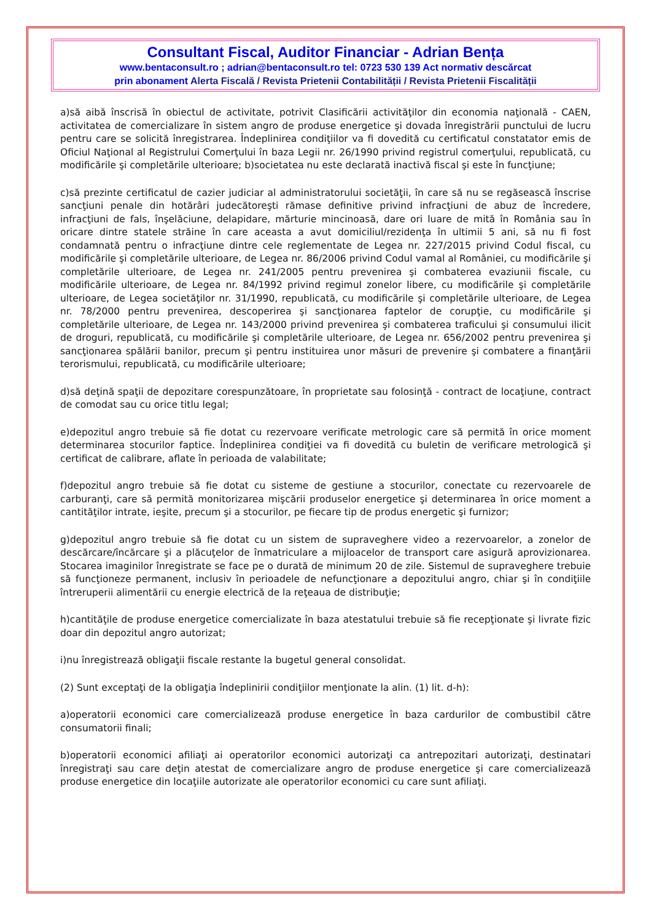Consultant Fiscal, Auditor Financiar - Adrian Bența
www.bentaconsult.ro ; adrian@bentaconsult.ro tel: 0723 530 139 Act normativ descărcat
prin abonament Alerta Fiscală / Revista Prietenii Contabilității / Revista Prietenii Fiscalității
a)să aibă înscrisă în obiectul de activitate, potrivit Clasificării activităţilor din economia naţională - CAEN, activitatea de comercializare în sistem angro de produse energetice şi dovada înregistrării punctului de lucru pentru care se solicită înregistrarea. Îndeplinirea condiţiilor va fi dovedită cu certificatul constatator emis de Oficiul Naţional al Registrului Comerţului în baza Legii nr. 26/1990 privind registrul comerţului, republicată, cu modificările şi completările ulterioare; b)societatea nu este declarată inactivă fiscal şi este în funcţiune;
c)să prezinte certificatul de cazier judiciar al administratorului societăţii, în care să nu se regăsească înscrise sancţiuni penale din hotărâri judecătoreşti rămase definitive privind infracţiuni de abuz de încredere, infracţiuni de fals, înşelăciune, delapidare, mărturie mincinoasă, dare ori luare de mită în România sau în oricare dintre statele străine în care aceasta a avut domiciliul/rezidenţa în ultimii 5 ani, să nu fi fost condamnată pentru o infracţiune dintre cele reglementate de Legea nr. 227/2015 privind Codul fiscal, cu modificările şi completările ulterioare, de Legea nr. 86/2006 privind Codul vamal al României, cu modificările şi completările ulterioare, de Legea nr. 241/2005 pentru prevenirea şi combaterea evaziunii fiscale, cu modificările ulterioare, de Legea nr. 84/1992 privind regimul zonelor libere, cu modificările şi completările ulterioare, de Legea societăţilor nr. 31/1990, republicată, cu modificările şi completările ulterioare, de Legea nr. 78/2000 pentru prevenirea, descoperirea şi sancţionarea faptelor de corupţie, cu modificările şi completările ulterioare, de Legea nr. 143/2000 privind prevenirea şi combaterea traficului şi consumului ilicit de droguri, republicată, cu modificările şi completările ulterioare, de Legea nr. 656/2002 pentru prevenirea şi sancţionarea spălării banilor, precum şi pentru instituirea unor măsuri de prevenire şi combatere a finanţării terorismului, republicată, cu modificările ulterioare;
d)să deţină spaţii de depozitare corespunzătoare, în proprietate sau folosinţă - contract de locaţiune, contract de comodat sau cu orice titlu legal;
e)depozitul angro trebuie să fie dotat cu rezervoare verificate metrologic care să permită în orice moment determinarea stocurilor faptice. Îndeplinirea condiţiei va fi dovedită cu buletin de verificare metrologică şi certificat de calibrare, aflate în perioada de valabilitate;
f)depozitul angro trebuie să fie dotat cu sisteme de gestiune a stocurilor, conectate cu rezervoarele de carburanţi, care să permită monitorizarea mişcării produselor energetice şi determinarea în orice moment a cantităţilor intrate, ieşite, precum şi a stocurilor, pe fiecare tip de produs energetic şi furnizor;
g)depozitul angro trebuie să fie dotat cu un sistem de supraveghere video a rezervoarelor, a zonelor de descărcare/încărcare şi a plăcuţelor de înmatriculare a mijloacelor de transport care asigură aprovizionarea. Stocarea imaginilor înregistrate se face pe o durată de minimum 20 de zile. Sistemul de supraveghere trebuie să funcţioneze permanent, inclusiv în perioadele de nefuncţionare a depozitului angro, chiar şi în condiţiile întreruperii alimentării cu energie electrică de la reţeaua de distribuţie;
h)cantităţile de produse energetice comercializate în baza atestatului trebuie să fie recepţionate şi livrate fizic doar din depozitul angro autorizat;
i)nu înregistrează obligaţii fiscale restante la bugetul general consolidat.
(2) Sunt exceptaţi de la obligaţia îndeplinirii condiţiilor menţionate la alin. (1) lit. d-h):
a)operatorii economici care comercializează produse energetice în baza cardurilor de combustibil către consumatorii finali;
b)operatorii economici afiliaţi ai operatorilor economici autorizaţi ca antrepozitari autorizaţi, destinatari înregistraţi sau care deţin atestat de comercializare angro de produse energetice şi care comercializează produse energetice din locaţiile autorizate ale operatorilor economici cu care sunt afiliaţi.